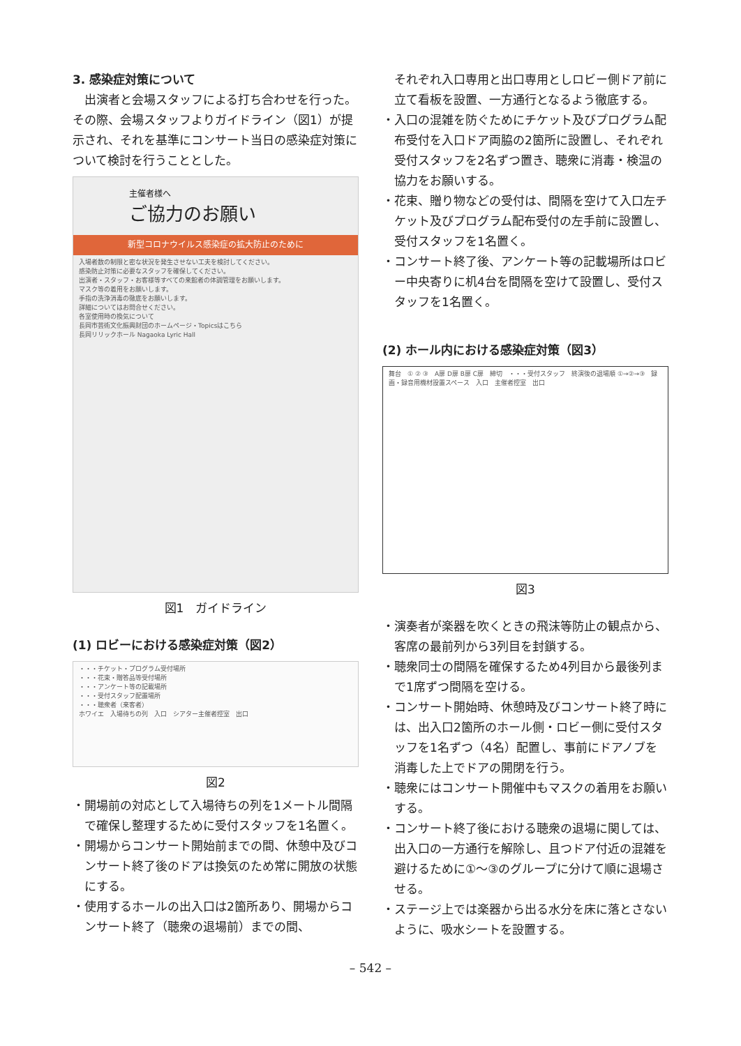3. 感染症対策について
出演者と会場スタッフによる打ち合わせを行った。その際、会場スタッフよりガイドライン（図1）が提示され、それを基準にコンサート当日の感染症対策について検討を行うこととした。
主催者様へ
ご協力のお願い
新型コロナウイルス感染症の拡大防止のために
入場者数の制限と密な状況を発生させない工夫を検討してください。
感染防止対策に必要なスタッフを確保してください。
出演者・スタッフ・お客様等すべての来館者の体調管理をお願いします。
マスク等の着用をお願いします。
手指の洗浄消毒の徹底をお願いします。
詳細についてはお問合せください。
各室使用時の換気について
長岡市芸術文化振興財団のホームページ・Topicsはこちら
長岡リリックホール Nagaoka Lyric Hall
図1　ガイドライン
(1) ロビーにおける感染症対策（図2）
・・・チケット・プログラム受付場所
・・・花束・贈答品等受付場所
・・・アンケート等の記載場所
・・・受付スタッフ配置場所
・・・聴衆者（来客者）
ホワイエ　入場待ちの列　入口　シアター主催者控室　出口
図2
・開場前の対応として入場待ちの列を1メートル間隔で確保し整理するために受付スタッフを1名置く。
・開場からコンサート開始前までの間、休憩中及びコンサート終了後のドアは換気のため常に開放の状態にする。
・使用するホールの出入口は2箇所あり、開場からコンサート終了（聴衆の退場前）までの間、
それぞれ入口専用と出口専用としロビー側ドア前に立て看板を設置、一方通行となるよう徹底する。
・入口の混雑を防ぐためにチケット及びプログラム配布受付を入口ドア両脇の2箇所に設置し、それぞれ受付スタッフを2名ずつ置き、聴衆に消毒・検温の協力をお願いする。
・花束、贈り物などの受付は、間隔を空けて入口左チケット及びプログラム配布受付の左手前に設置し、受付スタッフを1名置く。
・コンサート終了後、アンケート等の記載場所はロビー中央寄りに机4台を間隔を空けて設置し、受付スタッフを1名置く。
(2) ホール内における感染症対策（図3）
舞台　① ② ③　A扉 D扉 B扉 C扉　締切　・・・受付スタッフ　終演後の退場順 ①→②→③　録画・録音用機材設置スペース　入口　主催者控室　出口
図3
・演奏者が楽器を吹くときの飛沫等防止の観点から、客席の最前列から3列目を封鎖する。
・聴衆同士の間隔を確保するため4列目から最後列まで1席ずつ間隔を空ける。
・コンサート開始時、休憩時及びコンサート終了時には、出入口2箇所のホール側・ロビー側に受付スタッフを1名ずつ（4名）配置し、事前にドアノブを消毒した上でドアの開閉を行う。
・聴衆にはコンサート開催中もマスクの着用をお願いする。
・コンサート終了後における聴衆の退場に関しては、出入口の一方通行を解除し、且つドア付近の混雑を避けるために①～③のグループに分けて順に退場させる。
・ステージ上では楽器から出る水分を床に落とさないように、吸水シートを設置する。
– 542 –